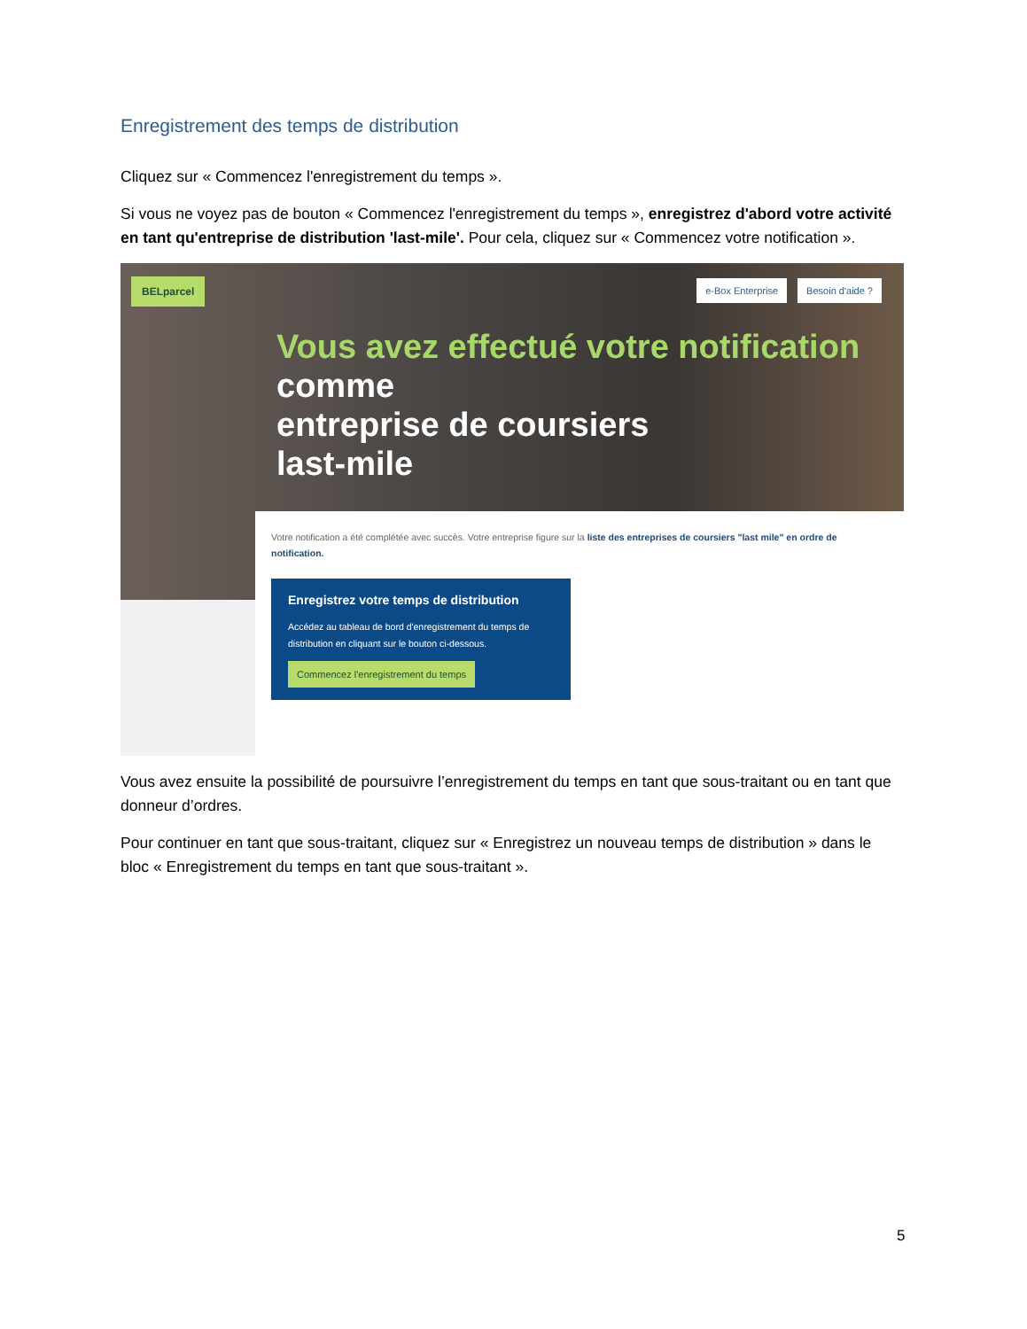Enregistrement des temps de distribution
Cliquez sur « Commencez l'enregistrement du temps ».
Si vous ne voyez pas de bouton « Commencez l'enregistrement du temps », enregistrez d'abord votre activité en tant qu'entreprise de distribution 'last-mile'. Pour cela, cliquez sur « Commencez votre notification ».
BELparcel
e-Box Enterprise Besoin d'aide ?
Vous avez effectué votre notification comme
entreprise de coursiers
last-mile
Votre notification a été complétée avec succès. Votre entreprise figure sur la liste des entreprises de coursiers "last mile" en ordre de notification.
Enregistrez votre temps de distribution
Accédez au tableau de bord d'enregistrement du temps de distribution en cliquant sur le bouton ci-dessous.
Commencez l'enregistrement du temps
Vous avez ensuite la possibilité de poursuivre l’enregistrement du temps en tant que sous-traitant ou en tant que donneur d’ordres.
Pour continuer en tant que sous-traitant, cliquez sur « Enregistrez un nouveau temps de distribution » dans le bloc « Enregistrement du temps en tant que sous-traitant ».
5